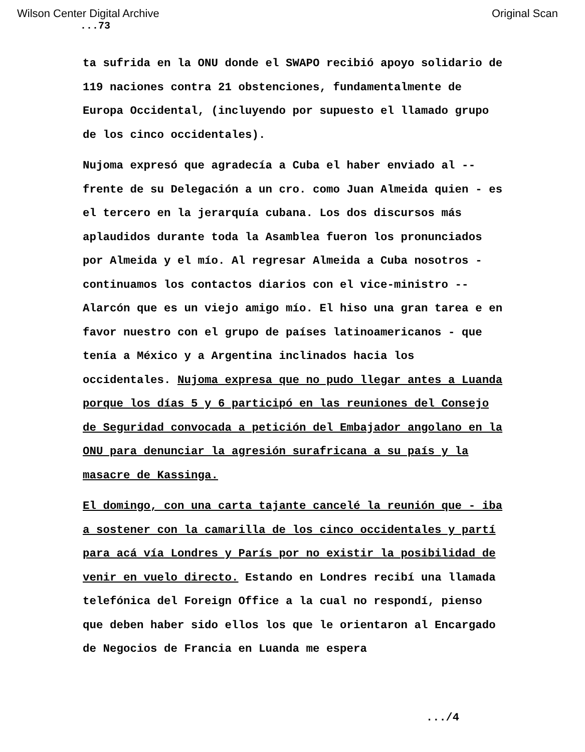Wilson Center Digital Archive Original Scan
...73
ta sufrida en la ONU donde el SWAPO recibió apoyo solidario de 119 naciones contra 21 obstenciones, fundamentalmente de Europa Occidental, (incluyendo por supuesto el llamado grupo de los cinco occidentales).
Nujoma expresó que agradecía a Cuba el haber enviado al -- frente de su Delegación a un cro. como Juan Almeida quien - es el tercero en la jerarquía cubana. Los dos discursos más aplaudidos durante toda la Asamblea fueron los pronunciados por Almeida y el mío. Al regresar Almeida a Cuba nosotros - continuamos los contactos diarios con el vice-ministro -- Alarcón que es un viejo amigo mío. El hiso una gran tarea e en favor nuestro con el grupo de países latinoamericanos - que tenía a México y a Argentina inclinados hacia los occidentales. Nujoma expresa que no pudo llegar antes a Luanda porque los días 5 y 6 participó en las reuniones del Consejo de Seguridad convocada a petición del Embajador angolano en la ONU para denunciar la agresión surafricana a su país y la masacre de Kassinga.
El domingo, con una carta tajante cancelé la reunión que - iba a sostener con la camarilla de los cinco occidentales y partí para acá vía Londres y París por no existir la posibilidad de venir en vuelo directo. Estando en Londres recibí una llamada telefónica del Foreign Office a la cual no respondí, pienso que deben haber sido ellos los que le orientaron al Encargado de Negocios de Francia en Luanda me espera
.../4